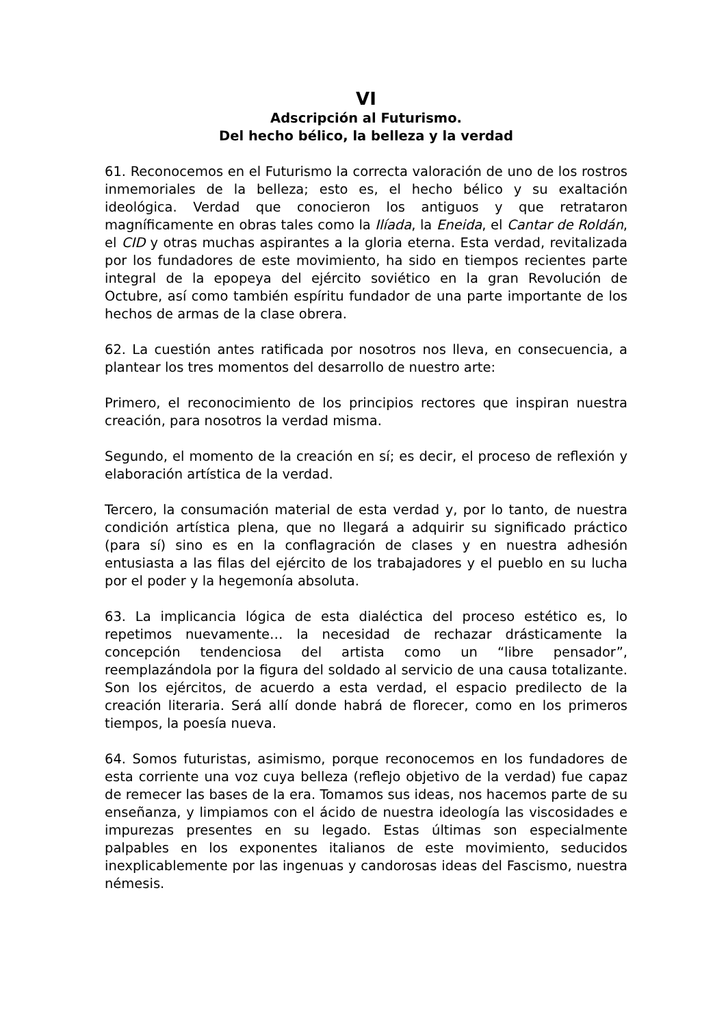VI
Adscripción al Futurismo.
Del hecho bélico, la belleza y la verdad
61. Reconocemos en el Futurismo la correcta valoración de uno de los rostros inmemoriales de la belleza; esto es, el hecho bélico y su exaltación ideológica. Verdad que conocieron los antiguos y que retrataron magníficamente en obras tales como la Ilíada, la Eneida, el Cantar de Roldán, el CID y otras muchas aspirantes a la gloria eterna. Esta verdad, revitalizada por los fundadores de este movimiento, ha sido en tiempos recientes parte integral de la epopeya del ejército soviético en la gran Revolución de Octubre, así como también espíritu fundador de una parte importante de los hechos de armas de la clase obrera.
62. La cuestión antes ratificada por nosotros nos lleva, en consecuencia, a plantear los tres momentos del desarrollo de nuestro arte:
Primero, el reconocimiento de los principios rectores que inspiran nuestra creación, para nosotros la verdad misma.
Segundo, el momento de la creación en sí; es decir, el proceso de reflexión y elaboración artística de la verdad.
Tercero, la consumación material de esta verdad y, por lo tanto, de nuestra condición artística plena, que no llegará a adquirir su significado práctico (para sí) sino es en la conflagración de clases y en nuestra adhesión entusiasta a las filas del ejército de los trabajadores y el pueblo en su lucha por el poder y la hegemonía absoluta.
63. La implicancia lógica de esta dialéctica del proceso estético es, lo repetimos nuevamente… la necesidad de rechazar drásticamente la concepción tendenciosa del artista como un “libre pensador”, reemplazándola por la figura del soldado al servicio de una causa totalizante. Son los ejércitos, de acuerdo a esta verdad, el espacio predilecto de la creación literaria. Será allí donde habrá de florecer, como en los primeros tiempos, la poesía nueva.
64. Somos futuristas, asimismo, porque reconocemos en los fundadores de esta corriente una voz cuya belleza (reflejo objetivo de la verdad) fue capaz de remecer las bases de la era. Tomamos sus ideas, nos hacemos parte de su enseñanza, y limpiamos con el ácido de nuestra ideología las viscosidades e impurezas presentes en su legado. Estas últimas son especialmente palpables en los exponentes italianos de este movimiento, seducidos inexplicablemente por las ingenuas y candorosas ideas del Fascismo, nuestra némesis.